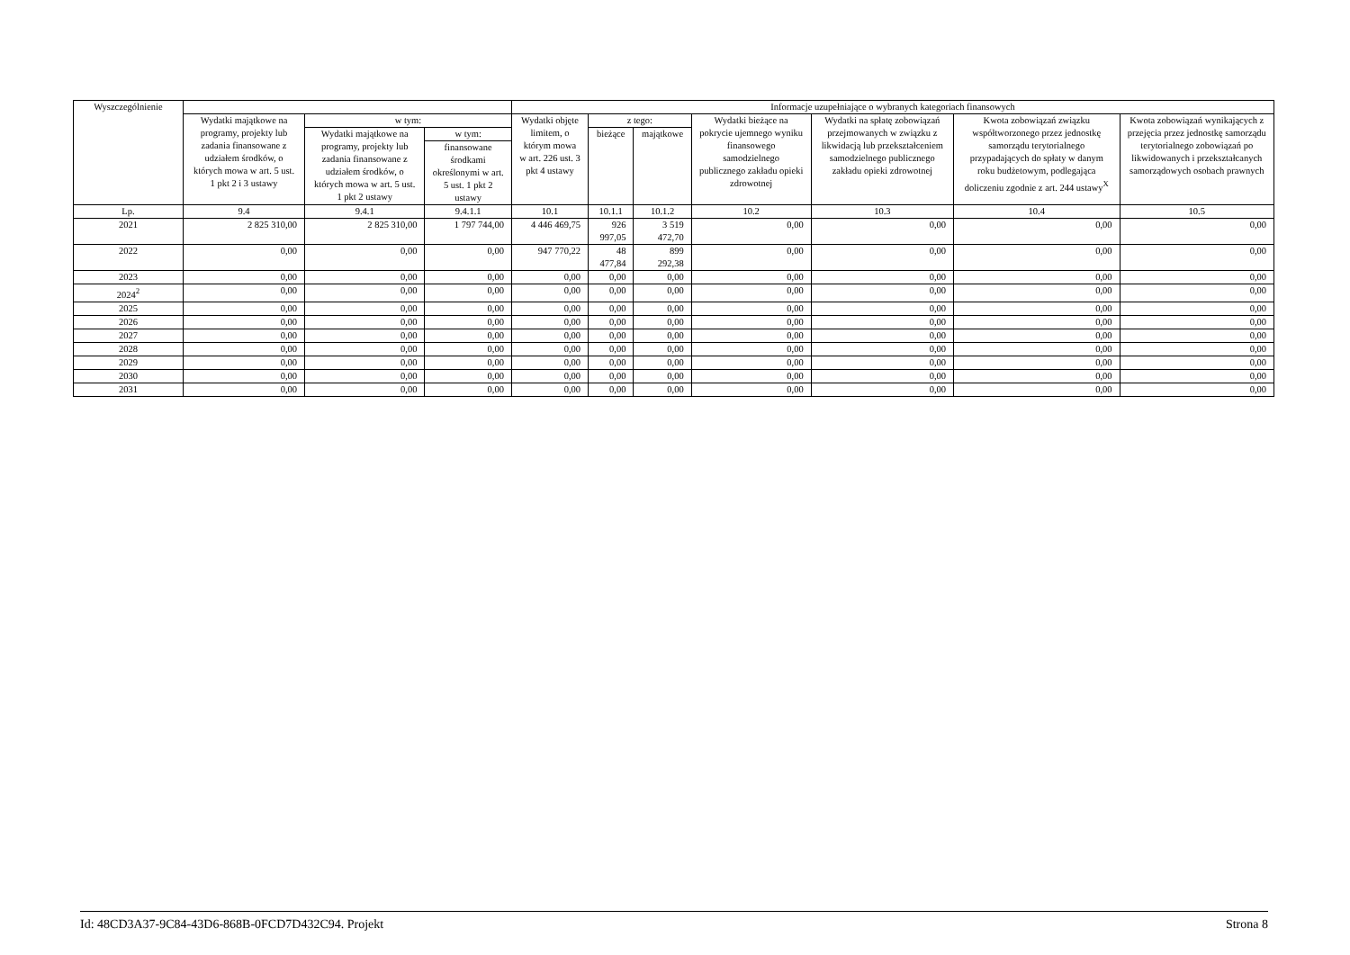| Wyszczególnienie | | | | Informacje uzupełniające o wybranych kategoriach finansowych | | | | | | |
| --- | --- | --- | --- | --- | --- | --- | --- | --- | --- | --- |
| | Wydatki majątkowe na programy, projekty lub zadania finansowane z udziałem środków, o których mowa w art. 5 ust. 1 pkt 2 i 3 ustawy | w tym: | | Wydatki objęte limitem, o którym mowa w art. 226 ust. 3 pkt 4 ustawy | z tego: | | Wydatki bieżące na pokrycie ujemnego wyniku finansowego samodzielnego publicznego zakładu opieki zdrowotnej | Wydatki na spłatę zobowiązań przejmowanych w związku z likwidacją lub przekształceniem samodzielnego publicznego zakładu opieki zdrowotnej | Kwota zobowiązań związku współtworzonego przez jednostkę samorządu terytorialnego przypadających do spłaty w danym roku budżetowym, podlegająca doliczeniu zgodnie z art. 244 ustawy<sup>X</sup> | Kwota zobowiązań wynikających z przejęcia przez jednostkę samorządu terytorialnego zobowiązań po likwidowanych i przekształcanych samorządowych osobach prawnych |
| | | Wydatki majątkowe na programy, projekty lub zadania finansowane z udziałem środków, o których mowa w art. 5 ust. 1 pkt 2 ustawy | w tym: | | bieżące | majątkowe | | | | |
| | | | finansowane środkami określonymi w art. 5 ust. 1 pkt 2 ustawy | | | | | | | |
| Lp. | 9.4 | 9.4.1 | 9.4.1.1 | 10.1 | 10.1.1 | 10.1.2 | 10.2 | 10.3 | 10.4 | 10.5 |
| 2021 | 2 825 310,00 | 2 825 310,00 | 1 797 744,00 | 4 446 469,75 | 926 997,05 | 3 519 472,70 | 0,00 | 0,00 | 0,00 | 0,00 |
| 2022 | 0,00 | 0,00 | 0,00 | 947 770,22 | 48 477,84 | 899 292,38 | 0,00 | 0,00 | 0,00 | 0,00 |
| 2023 | 0,00 | 0,00 | 0,00 | 0,00 | 0,00 | 0,00 | 0,00 | 0,00 | 0,00 | 0,00 |
| 2024<sup>2</sup> | 0,00 | 0,00 | 0,00 | 0,00 | 0,00 | 0,00 | 0,00 | 0,00 | 0,00 | 0,00 |
| 2025 | 0,00 | 0,00 | 0,00 | 0,00 | 0,00 | 0,00 | 0,00 | 0,00 | 0,00 | 0,00 |
| 2026 | 0,00 | 0,00 | 0,00 | 0,00 | 0,00 | 0,00 | 0,00 | 0,00 | 0,00 | 0,00 |
| 2027 | 0,00 | 0,00 | 0,00 | 0,00 | 0,00 | 0,00 | 0,00 | 0,00 | 0,00 | 0,00 |
| 2028 | 0,00 | 0,00 | 0,00 | 0,00 | 0,00 | 0,00 | 0,00 | 0,00 | 0,00 | 0,00 |
| 2029 | 0,00 | 0,00 | 0,00 | 0,00 | 0,00 | 0,00 | 0,00 | 0,00 | 0,00 | 0,00 |
| 2030 | 0,00 | 0,00 | 0,00 | 0,00 | 0,00 | 0,00 | 0,00 | 0,00 | 0,00 | 0,00 |
| 2031 | 0,00 | 0,00 | 0,00 | 0,00 | 0,00 | 0,00 | 0,00 | 0,00 | 0,00 | 0,00 |
Id: 48CD3A37-9C84-43D6-868B-0FCD7D432C94. Projekt Strona 8